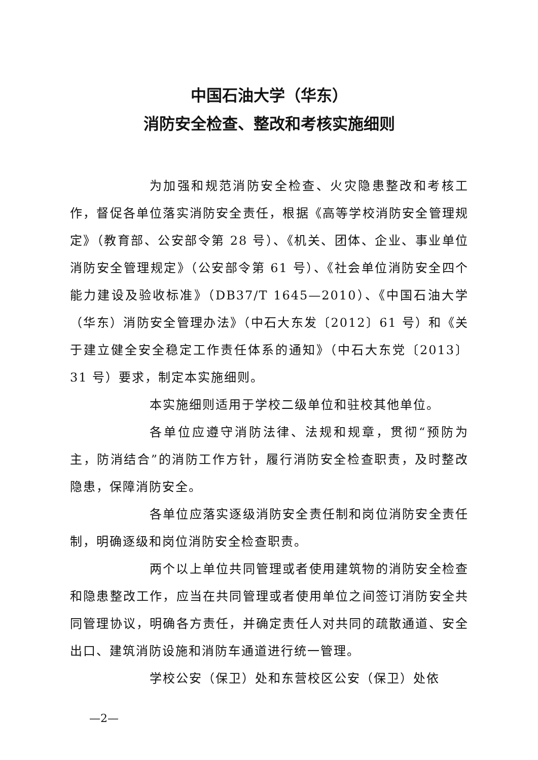中国石油大学（华东）
消防安全检查、整改和考核实施细则
为加强和规范消防安全检查、火灾隐患整改和考核工作，督促各单位落实消防安全责任，根据《高等学校消防安全管理规定》（教育部、公安部令第 28 号）、《机关、团体、企业、事业单位消防安全管理规定》（公安部令第 61 号）、《社会单位消防安全四个能力建设及验收标准》（DB37/T 1645—2010）、《中国石油大学（华东）消防安全管理办法》（中石大东发〔2012〕61 号）和《关于建立健全安全稳定工作责任体系的通知》（中石大东党〔2013〕31 号）要求，制定本实施细则。
本实施细则适用于学校二级单位和驻校其他单位。
各单位应遵守消防法律、法规和规章，贯彻“预防为主，防消结合”的消防工作方针，履行消防安全检查职责，及时整改隐患，保障消防安全。
各单位应落实逐级消防安全责任制和岗位消防安全责任制，明确逐级和岗位消防安全检查职责。
两个以上单位共同管理或者使用建筑物的消防安全检查和隐患整改工作，应当在共同管理或者使用单位之间签订消防安全共同管理协议，明确各方责任，并确定责任人对共同的疏散通道、安全出口、建筑消防设施和消防车通道进行统一管理。
学校公安（保卫）处和东营校区公安（保卫）处依
—2—